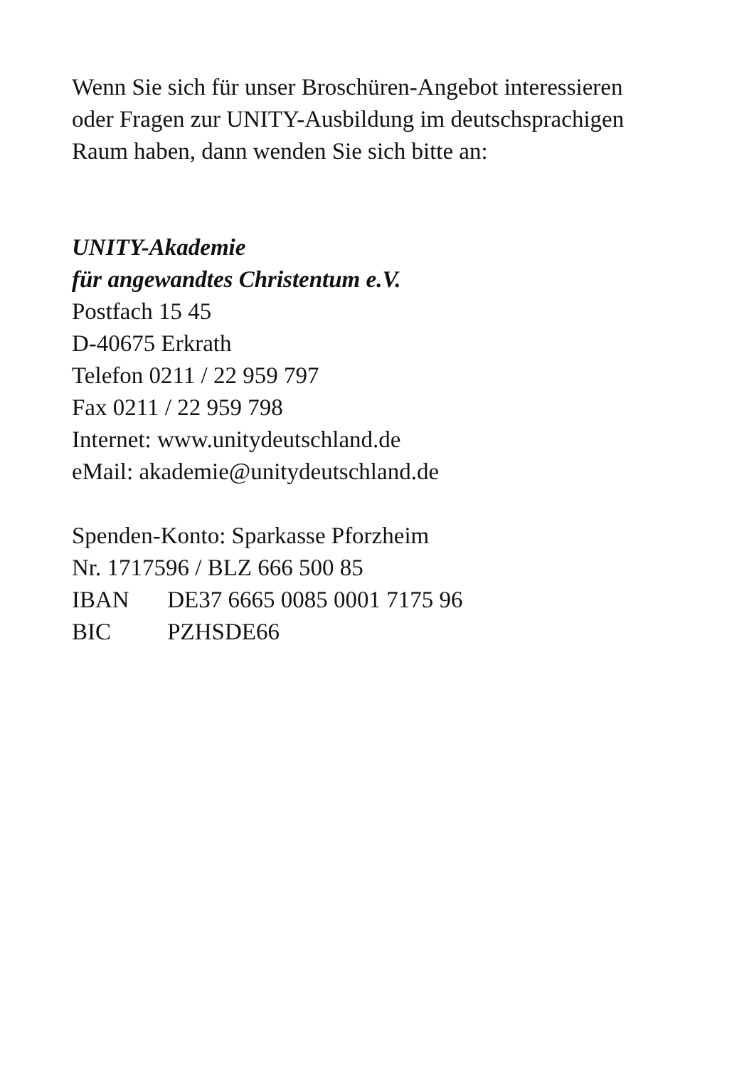Wenn Sie sich für unser Broschüren-Angebot interessieren
oder Fragen zur UNITY-Ausbildung im deutschsprachigen
Raum haben, dann wenden Sie sich bitte an:
UNITY-Akademie
für angewandtes Christentum e.V.
Postfach 15 45
D-40675 Erkrath
Telefon 0211 / 22 959 797
Fax 0211 / 22 959 798
Internet: www.unitydeutschland.de
eMail: akademie@unitydeutschland.de
Spenden-Konto: Sparkasse Pforzheim
Nr. 1717596 / BLZ 666 500 85
IBAN DE37 6665 0085 0001 7175 96
BIC PZHSDE66